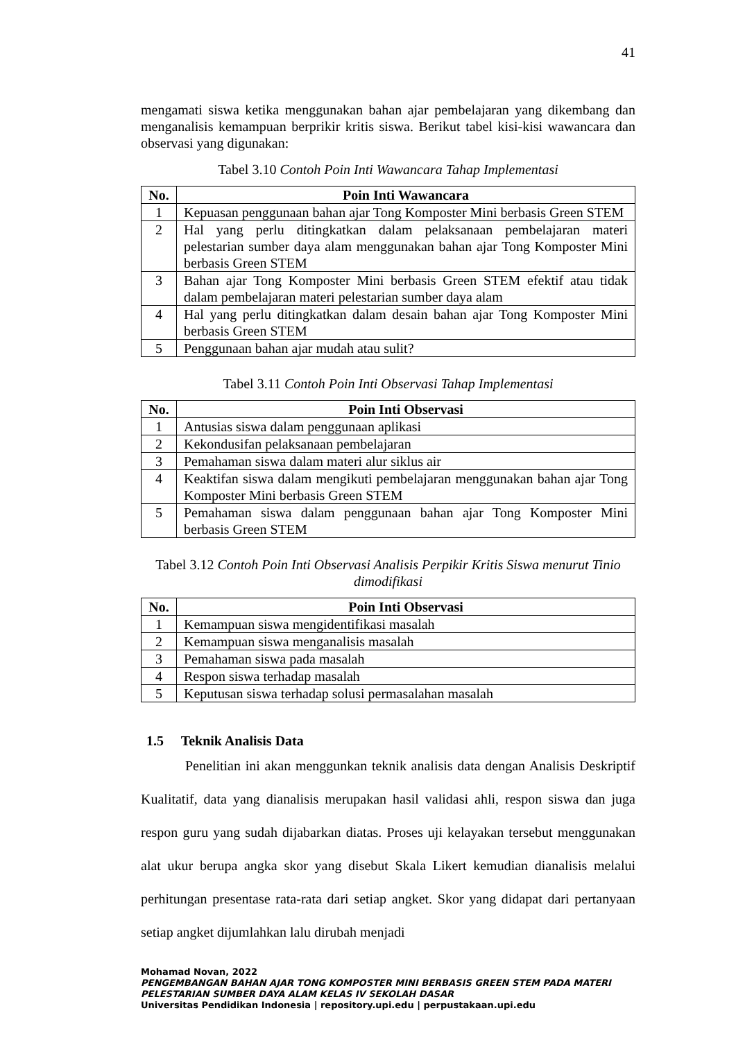41
mengamati siswa ketika menggunakan bahan ajar pembelajaran yang dikembang dan menganalisis kemampuan berprikir kritis siswa. Berikut tabel kisi-kisi wawancara dan observasi yang digunakan:
Tabel 3.10 Contoh Poin Inti Wawancara Tahap Implementasi
| No. | Poin Inti Wawancara |
| --- | --- |
| 1 | Kepuasan penggunaan bahan ajar Tong Komposter Mini berbasis Green STEM |
| 2 | Hal yang perlu ditingkatkan dalam pelaksanaan pembelajaran materi pelestarian sumber daya alam menggunakan bahan ajar Tong Komposter Mini berbasis Green STEM |
| 3 | Bahan ajar Tong Komposter Mini berbasis Green STEM efektif atau tidak dalam pembelajaran materi pelestarian sumber daya alam |
| 4 | Hal yang perlu ditingkatkan dalam desain bahan ajar Tong Komposter Mini berbasis Green STEM |
| 5 | Penggunaan bahan ajar mudah atau sulit? |
Tabel 3.11 Contoh Poin Inti Observasi Tahap Implementasi
| No. | Poin Inti Observasi |
| --- | --- |
| 1 | Antusias siswa dalam penggunaan aplikasi |
| 2 | Kekondusifan pelaksanaan pembelajaran |
| 3 | Pemahaman siswa dalam materi alur siklus air |
| 4 | Keaktifan siswa dalam mengikuti pembelajaran menggunakan bahan ajar Tong Komposter Mini berbasis Green STEM |
| 5 | Pemahaman siswa dalam penggunaan bahan ajar Tong Komposter Mini berbasis Green STEM |
Tabel 3.12 Contoh Poin Inti Observasi Analisis Perpikir Kritis Siswa menurut Tinio dimodifikasi
| No. | Poin Inti Observasi |
| --- | --- |
| 1 | Kemampuan siswa mengidentifikasi masalah |
| 2 | Kemampuan siswa menganalisis masalah |
| 3 | Pemahaman siswa pada masalah |
| 4 | Respon siswa terhadap masalah |
| 5 | Keputusan siswa terhadap solusi permasalahan masalah |
1.5 Teknik Analisis Data
Penelitian ini akan menggunkan teknik analisis data dengan Analisis Deskriptif Kualitatif, data yang dianalisis merupakan hasil validasi ahli, respon siswa dan juga respon guru yang sudah dijabarkan diatas. Proses uji kelayakan tersebut menggunakan alat ukur berupa angka skor yang disebut Skala Likert kemudian dianalisis melalui perhitungan presentase rata-rata dari setiap angket. Skor yang didapat dari pertanyaan setiap angket dijumlahkan lalu dirubah menjadi
Mohamad Novan, 2022
PENGEMBANGAN BAHAN AJAR TONG KOMPOSTER MINI BERBASIS GREEN STEM PADA MATERI PELESTARIAN SUMBER DAYA ALAM KELAS IV SEKOLAH DASAR
Universitas Pendidikan Indonesia | repository.upi.edu | perpustakaan.upi.edu